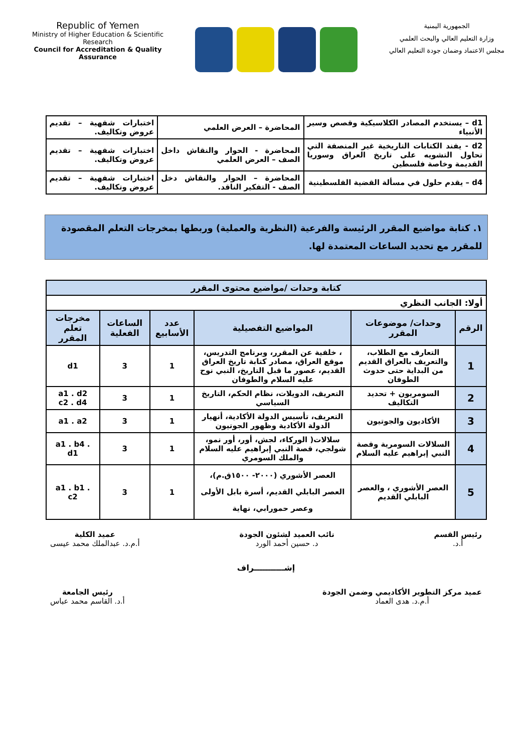Republic of Yemen
Ministry of Higher Education & Scientific Research
Council for Accreditation & Quality Assurance
الجمهورية اليمنية
وزارة التعليم العالي والبحث العلمي
مجلس الاعتماد وضمان جودة التعليم العالي
| d1 – يستخدم المصادر الكلاسيكية وقصص وسير الأنبياء | المحاضرة – العرض العلمي | اختبارات شفهية – تقديم عروض وتكاليف. |
| d2 - يفند الكتابات التاريخية غير المنصفة التي تحاول التشويه على تاريخ العراق وسوريا القديمة وخاصة فلسطين | المحاضرة - الحوار والنقاش داخل الصف – العرض العلمي | اختبارات شفهية – تقديم عروض وتكاليف. |
| d4 – يقدم حلول في مسألة القضية الفلسطينية | المحاضرة – الحوار والنقاش دخل الصف - التفكير الناقد. | اختبارات شفهية – تقديم عروض وتكاليف. |
١. كتابة مواضيع المقرر الرئيسة والفرعية (النظرية والعملية) وربطها بمخرجات التعلم المقصودة للمقرر مع تحديد الساعات المعتمدة لها.
| كتابة وحدات /مواضيع محتوى المقرر | | | | | |
| --- | --- | --- | --- | --- | --- |
| أولا: الجانب النظري | | | | | |
| الرقم | وحدات/ موضوعات المقرر | المواضيع التفصيلية | عدد الأسابيع | الساعات الفعلية | مخرجات تعلم المقرر |
| 1 | التعارف مع الطلاب، والتعريف بالعراق القديم من البداية حتى حدوث الطوفان | ، خلفية عن المقرر، وبرنامج التدريس، موقع العراق، مصادر كتابة تاريخ العراق القديم، عصور ما قبل التاريخ، النبي نوح عليه السلام والطوفان | 1 | 3 | d1 |
| 2 | السومريون + تحديد التكاليف | التعريف، الدويلات، نظام الحكم، التاريخ السياسي | 1 | 3 | a1 . d2 c2 . d4 |
| 3 | الأكاديون والجوتيون | التعريف، تأسيس الدولة الأكادية، أنهيار الدولة الأكادية وظهور الجوتيون | 1 | 3 | a1 . a2 |
| 4 | السلالات السومرية وقصة النبي إبراهيم عليه السلام | سلالات( الوركاء، لجش، أور، أور نمو، شولجي، قصة النبي إبراهيم عليه السلام والملك السومري | 1 | 3 | a1 . b4 . d1 |
| 5 | العصر الأشوري ، والعصر البابلي القديم | العصر الأشوري (٢٠٠٠- ١٥٠٠ق.م)، العصر البابلي القديم، أسرة بابل الأولى وعصر حمورابي، نهاية | 1 | 3 | a1 . b1 . c2 |
رئيس القسم
أ.د.
نائب العميد لشئون الجودة
د. حسين أحمد الورد
عميد الكلية
أ.م.د. عبدالملك محمد عيسى
إشـــــــــــراف
عميد مركز التطوير الأكاديمي وضمن الجودة
أ.م.د. هدى العماد
رئيس الجامعة
أ.د. القاسم محمد عباس